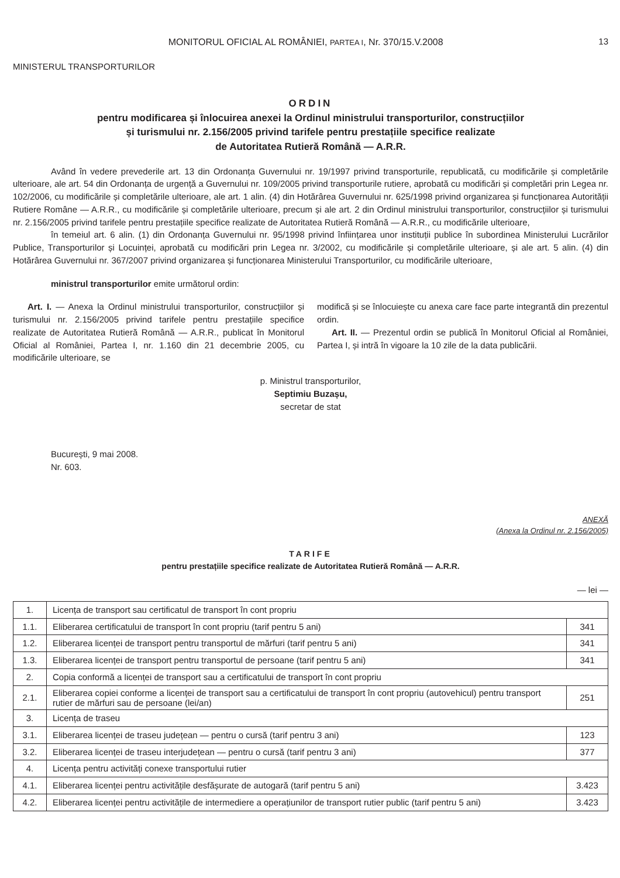MONITORUL OFICIAL AL ROMÂNIEI, PARTEA I, Nr. 370/15.V.2008
13
MINISTERUL TRANSPORTURILOR
ORDIN
pentru modificarea și înlocuirea anexei la Ordinul ministrului transporturilor, construcțiilor
și turismului nr. 2.156/2005 privind tarifele pentru prestațiile specifice realizate
de Autoritatea Rutieră Română — A.R.R.
Având în vedere prevederile art. 13 din Ordonanța Guvernului nr. 19/1997 privind transporturile, republicată, cu modificările și completările ulterioare, ale art. 54 din Ordonanța de urgență a Guvernului nr. 109/2005 privind transporturile rutiere, aprobată cu modificări și completări prin Legea nr. 102/2006, cu modificările și completările ulterioare, ale art. 1 alin. (4) din Hotărârea Guvernului nr. 625/1998 privind organizarea și funcționarea Autorității Rutiere Române — A.R.R., cu modificările și completările ulterioare, precum și ale art. 2 din Ordinul ministrului transporturilor, construcțiilor și turismului nr. 2.156/2005 privind tarifele pentru prestațiile specifice realizate de Autoritatea Rutieră Română — A.R.R., cu modificările ulterioare,
în temeiul art. 6 alin. (1) din Ordonanța Guvernului nr. 95/1998 privind înființarea unor instituții publice în subordinea Ministerului Lucrărilor Publice, Transporturilor și Locuinței, aprobată cu modificări prin Legea nr. 3/2002, cu modificările și completările ulterioare, și ale art. 5 alin. (4) din Hotărârea Guvernului nr. 367/2007 privind organizarea și funcționarea Ministerului Transporturilor, cu modificările ulterioare,
ministrul transporturilor emite următorul ordin:
Art. I. — Anexa la Ordinul ministrului transporturilor, construcțiilor și turismului nr. 2.156/2005 privind tarifele pentru prestațiile specifice realizate de Autoritatea Rutieră Română — A.R.R., publicat în Monitorul Oficial al României, Partea I, nr. 1.160 din 21 decembrie 2005, cu modificările ulterioare, se
modifică și se înlocuiește cu anexa care face parte integrantă din prezentul ordin.
Art. II. — Prezentul ordin se publică în Monitorul Oficial al României, Partea I, și intră în vigoare la 10 zile de la data publicării.
p. Ministrul transporturilor,
Septimiu Buzașu,
secretar de stat
București, 9 mai 2008.
Nr. 603.
ANEXĂ
(Anexa la Ordinul nr. 2.156/2005)
TARIFE
pentru prestațiile specifice realizate de Autoritatea Rutieră Română — A.R.R.
— lei —
| 1. | Licența de transport sau certificatul de transport în cont propriu | |
| 1.1. | Eliberarea certificatului de transport în cont propriu (tarif pentru 5 ani) | 341 |
| 1.2. | Eliberarea licenței de transport pentru transportul de mărfuri (tarif pentru 5 ani) | 341 |
| 1.3. | Eliberarea licenței de transport pentru transportul de persoane (tarif pentru 5 ani) | 341 |
| 2. | Copia conformă a licenței de transport sau a certificatului de transport în cont propriu | |
| 2.1. | Eliberarea copiei conforme a licenței de transport sau a certificatului de transport în cont propriu (autovehicul) pentru transport rutier de mărfuri sau de persoane (lei/an) | 251 |
| 3. | Licența de traseu | |
| 3.1. | Eliberarea licenței de traseu județean — pentru o cursă (tarif pentru 3 ani) | 123 |
| 3.2. | Eliberarea licenței de traseu interjudețean — pentru o cursă (tarif pentru 3 ani) | 377 |
| 4. | Licența pentru activități conexe transportului rutier | |
| 4.1. | Eliberarea licenței pentru activitățile desfășurate de autogară (tarif pentru 5 ani) | 3.423 |
| 4.2. | Eliberarea licenței pentru activitățile de intermediere a operațiunilor de transport rutier public (tarif pentru 5 ani) | 3.423 |